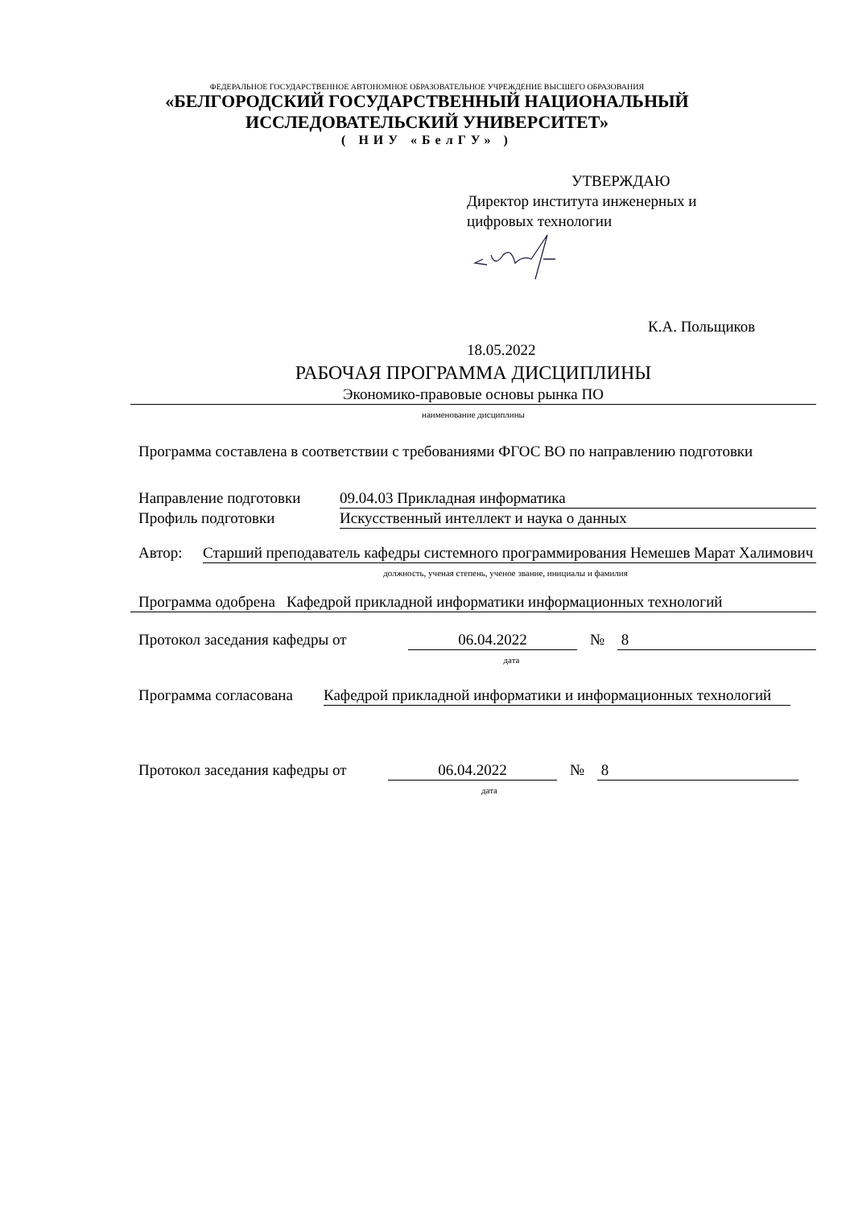ФЕДЕРАЛЬНОЕ ГОСУДАРСТВЕННОЕ АВТОНОМНОЕ ОБРАЗОВАТЕЛЬНОЕ УЧРЕЖДЕНИЕ ВЫСШЕГО ОБРАЗОВАНИЯ
«БЕЛГОРОДСКИЙ ГОСУДАРСТВЕННЫЙ НАЦИОНАЛЬНЫЙ
ИССЛЕДОВАТЕЛЬСКИЙ УНИВЕРСИТЕТ»
( НИУ «БелГУ» )
УТВЕРЖДАЮ
Директор института инженерных и
цифровых технологии
К.А. Польщиков
18.05.2022
РАБОЧАЯ ПРОГРАММА ДИСЦИПЛИНЫ
Экономико-правовые основы рынка ПО
наименование дисциплины
Программа составлена в соответствии с требованиями ФГОС ВО по направлению подготовки
Направление подготовки 09.04.03 Прикладная информатика
Профиль подготовки Искусственный интеллект и наука о данных
Автор: Старший преподаватель кафедры системного программирования Немешев Марат Халимович
должность, ученая степень, ученое звание, инициалы и фамилия
Программа одобрена Кафедрой прикладной информатики информационных технологий
Протокол заседания кафедры от 06.04.2022 № 8
дата
Программа согласована Кафедрой прикладной информатики и информационных технологий
Протокол заседания кафедры от 06.04.2022 № 8
дата